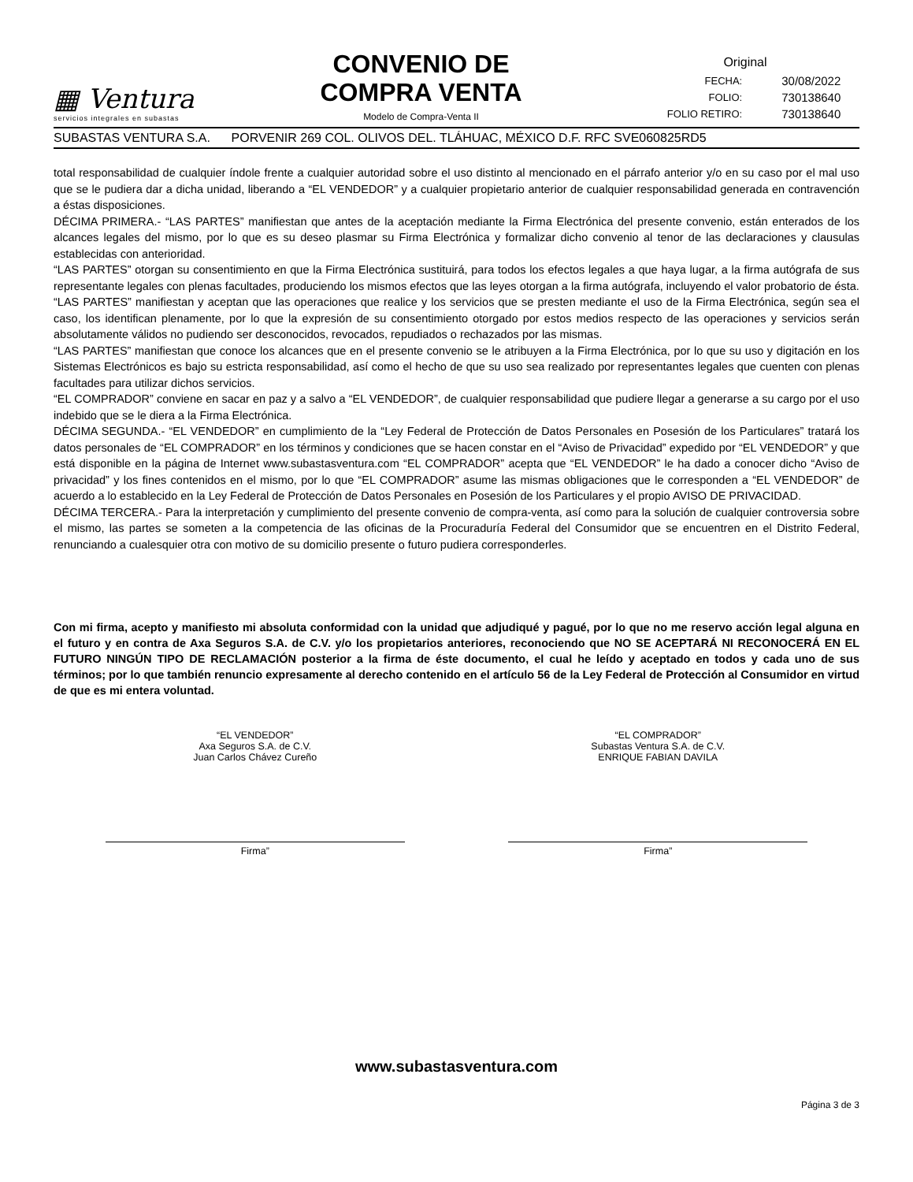▦ Ventura
servicios integrales en subastas
CONVENIO DE
COMPRA VENTA
Modelo de Compra-Venta II
Original
| FECHA: | 30/08/2022 |
| FOLIO: | 730138640 |
| FOLIO RETIRO: | 730138640 |
SUBASTAS VENTURA S.A. PORVENIR 269 COL. OLIVOS DEL. TLÁHUAC, MÉXICO D.F. RFC SVE060825RD5
total responsabilidad de cualquier índole frente a cualquier autoridad sobre el uso distinto al mencionado en el párrafo anterior y/o en su caso por el mal uso que se le pudiera dar a dicha unidad, liberando a “EL VENDEDOR” y a cualquier propietario anterior de cualquier responsabilidad generada en contravención a éstas disposiciones.
DÉCIMA PRIMERA.- “LAS PARTES” manifiestan que antes de la aceptación mediante la Firma Electrónica del presente convenio, están enterados de los alcances legales del mismo, por lo que es su deseo plasmar su Firma Electrónica y formalizar dicho convenio al tenor de las declaraciones y clausulas establecidas con anterioridad.
“LAS PARTES” otorgan su consentimiento en que la Firma Electrónica sustituirá, para todos los efectos legales a que haya lugar, a la firma autógrafa de sus representante legales con plenas facultades, produciendo los mismos efectos que las leyes otorgan a la firma autógrafa, incluyendo el valor probatorio de ésta.
“LAS PARTES” manifiestan y aceptan que las operaciones que realice y los servicios que se presten mediante el uso de la Firma Electrónica, según sea el caso, los identifican plenamente, por lo que la expresión de su consentimiento otorgado por estos medios respecto de las operaciones y servicios serán absolutamente válidos no pudiendo ser desconocidos, revocados, repudiados o rechazados por las mismas.
“LAS PARTES” manifiestan que conoce los alcances que en el presente convenio se le atribuyen a la Firma Electrónica, por lo que su uso y digitación en los Sistemas Electrónicos es bajo su estricta responsabilidad, así como el hecho de que su uso sea realizado por representantes legales que cuenten con plenas facultades para utilizar dichos servicios.
“EL COMPRADOR” conviene en sacar en paz y a salvo a “EL VENDEDOR”, de cualquier responsabilidad que pudiere llegar a generarse a su cargo por el uso indebido que se le diera a la Firma Electrónica.
DÉCIMA SEGUNDA.- “EL VENDEDOR” en cumplimiento de la “Ley Federal de Protección de Datos Personales en Posesión de los Particulares” tratará los datos personales de “EL COMPRADOR” en los términos y condiciones que se hacen constar en el “Aviso de Privacidad” expedido por “EL VENDEDOR” y que está disponible en la página de Internet www.subastasventura.com “EL COMPRADOR” acepta que “EL VENDEDOR” le ha dado a conocer dicho “Aviso de privacidad” y los fines contenidos en el mismo, por lo que “EL COMPRADOR” asume las mismas obligaciones que le corresponden a “EL VENDEDOR” de acuerdo a lo establecido en la Ley Federal de Protección de Datos Personales en Posesión de los Particulares y el propio AVISO DE PRIVACIDAD.
DÉCIMA TERCERA.- Para la interpretación y cumplimiento del presente convenio de compra-venta, así como para la solución de cualquier controversia sobre el mismo, las partes se someten a la competencia de las oficinas de la Procuraduría Federal del Consumidor que se encuentren en el Distrito Federal, renunciando a cualesquier otra con motivo de su domicilio presente o futuro pudiera corresponderles.
Con mi firma, acepto y manifiesto mi absoluta conformidad con la unidad que adjudiqué y pagué, por lo que no me reservo acción legal alguna en el futuro y en contra de Axa Seguros S.A. de C.V. y/o los propietarios anteriores, reconociendo que NO SE ACEPTARÁ NI RECONOCERÁ EN EL FUTURO NINGÚN TIPO DE RECLAMACIÓN posterior a la firma de éste documento, el cual he leído y aceptado en todos y cada uno de sus términos; por lo que también renuncio expresamente al derecho contenido en el artículo 56 de la Ley Federal de Protección al Consumidor en virtud de que es mi entera voluntad.
“EL VENDEDOR”
Axa Seguros S.A. de C.V.
Juan Carlos Chávez Cureño
Firma”
“EL COMPRADOR”
Subastas Ventura S.A. de C.V.
ENRIQUE FABIAN DAVILA
Firma”
www.subastasventura.com
Página 3 de 3